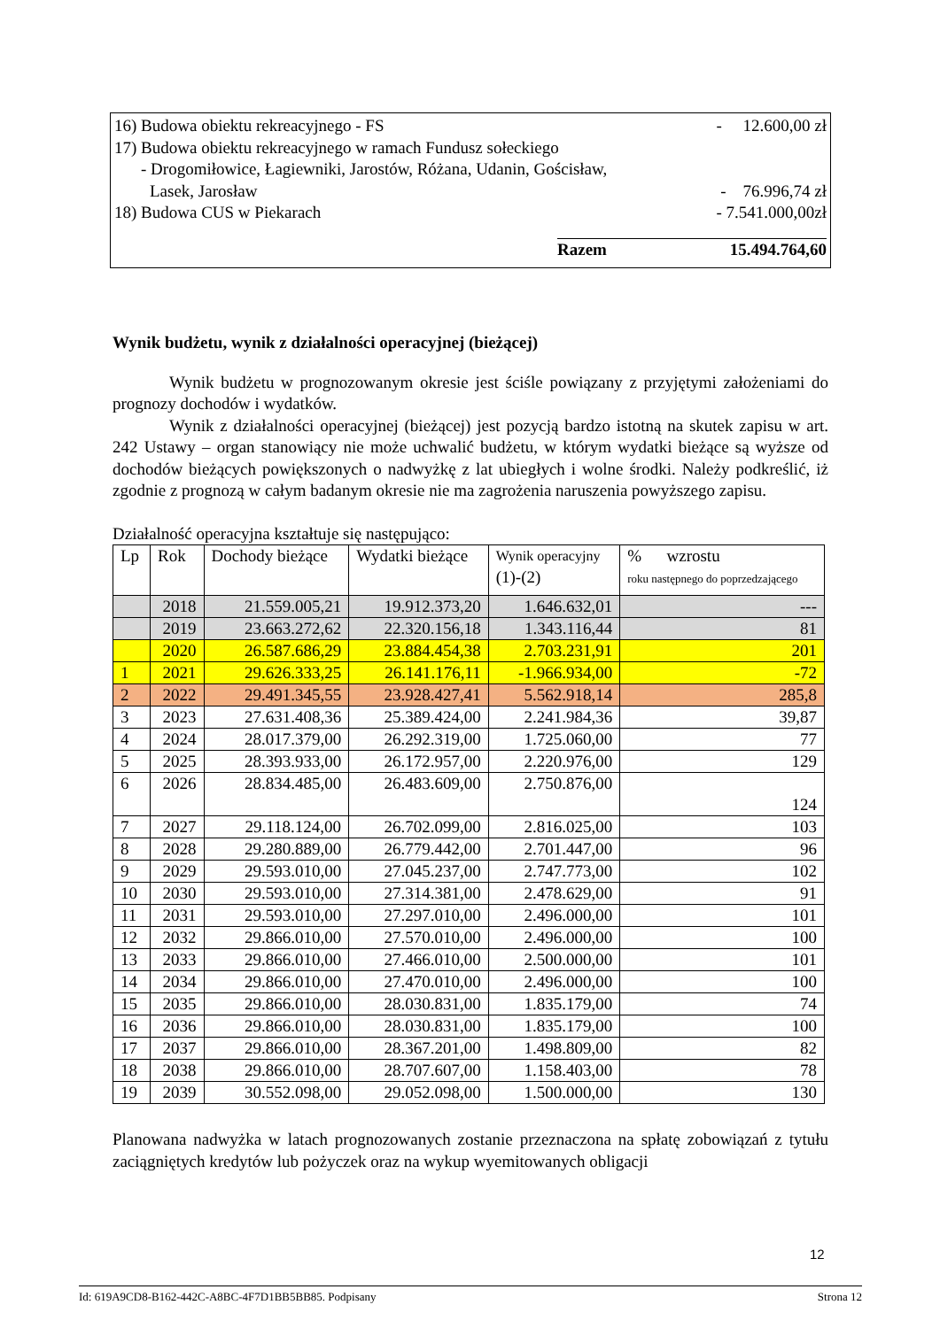16) Budowa obiektu rekreacyjnego - FS - 12.600,00 zł
17) Budowa obiektu rekreacyjnego w ramach Fundusz sołeckiego
- Drogomiłowice, Łagiewniki, Jarostów, Różana, Udanin, Gościsław,
Lasek, Jarosław - 76.996,74 zł
18) Budowa CUS w Piekarach - 7.541.000,00zł
Razem 15.494.764,60
Wynik budżetu, wynik z działalności operacyjnej (bieżącej)
Wynik budżetu w prognozowanym okresie jest ściśle powiązany z przyjętymi założeniami do prognozy dochodów i wydatków.
Wynik z działalności operacyjnej (bieżącej) jest pozycją bardzo istotną na skutek zapisu w art. 242 Ustawy – organ stanowiący nie może uchwalić budżetu, w którym wydatki bieżące są wyższe od dochodów bieżących powiększonych o nadwyżkę z lat ubiegłych i wolne środki. Należy podkreślić, iż zgodnie z prognozą w całym badanym okresie nie ma zagrożenia naruszenia powyższego zapisu.
Działalność operacyjna kształtuje się następująco:
| Lp | Rok | Dochody bieżące | Wydatki bieżące | Wynik operacyjny (1)-(2) | % wzrostu roku następnego do poprzedzającego |
| --- | --- | --- | --- | --- | --- |
| | 2018 | 21.559.005,21 | 19.912.373,20 | 1.646.632,01 | --- |
| | 2019 | 23.663.272,62 | 22.320.156,18 | 1.343.116,44 | 81 |
| | 2020 | 26.587.686,29 | 23.884.454,38 | 2.703.231,91 | 201 |
| 1 | 2021 | 29.626.333,25 | 26.141.176,11 | -1.966.934,00 | -72 |
| 2 | 2022 | 29.491.345,55 | 23.928.427,41 | 5.562.918,14 | 285,8 |
| 3 | 2023 | 27.631.408,36 | 25.389.424,00 | 2.241.984,36 | 39,87 |
| 4 | 2024 | 28.017.379,00 | 26.292.319,00 | 1.725.060,00 | 77 |
| 5 | 2025 | 28.393.933,00 | 26.172.957,00 | 2.220.976,00 | 129 |
| 6 | 2026 | 28.834.485,00 | 26.483.609,00 | 2.750.876,00 | 124 |
| 7 | 2027 | 29.118.124,00 | 26.702.099,00 | 2.816.025,00 | 103 |
| 8 | 2028 | 29.280.889,00 | 26.779.442,00 | 2.701.447,00 | 96 |
| 9 | 2029 | 29.593.010,00 | 27.045.237,00 | 2.747.773,00 | 102 |
| 10 | 2030 | 29.593.010,00 | 27.314.381,00 | 2.478.629,00 | 91 |
| 11 | 2031 | 29.593.010,00 | 27.297.010,00 | 2.496.000,00 | 101 |
| 12 | 2032 | 29.866.010,00 | 27.570.010,00 | 2.496.000,00 | 100 |
| 13 | 2033 | 29.866.010,00 | 27.466.010,00 | 2.500.000,00 | 101 |
| 14 | 2034 | 29.866.010,00 | 27.470.010,00 | 2.496.000,00 | 100 |
| 15 | 2035 | 29.866.010,00 | 28.030.831,00 | 1.835.179,00 | 74 |
| 16 | 2036 | 29.866.010,00 | 28.030.831,00 | 1.835.179,00 | 100 |
| 17 | 2037 | 29.866.010,00 | 28.367.201,00 | 1.498.809,00 | 82 |
| 18 | 2038 | 29.866.010,00 | 28.707.607,00 | 1.158.403,00 | 78 |
| 19 | 2039 | 30.552.098,00 | 29.052.098,00 | 1.500.000,00 | 130 |
Planowana nadwyżka w latach prognozowanych zostanie przeznaczona na spłatę zobowiązań z tytułu zaciągniętych kredytów lub pożyczek oraz na wykup wyemitowanych obligacji
12
Id: 619A9CD8-B162-442C-A8BC-4F7D1BB5BB85. Podpisany Strona 12